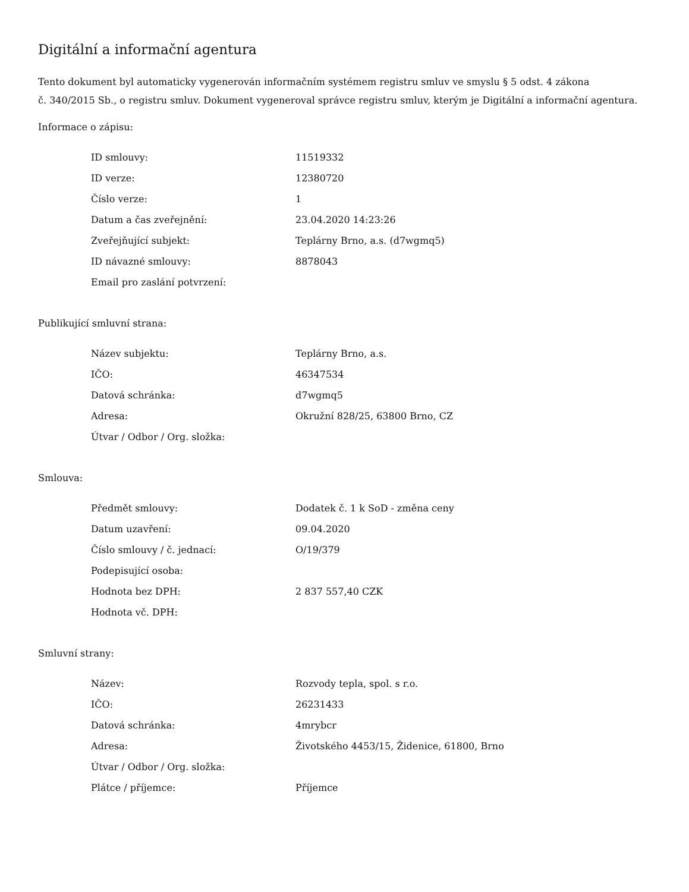Digitální a informační agentura
Tento dokument byl automaticky vygenerován informačním systémem registru smluv ve smyslu § 5 odst. 4 zákona
č. 340/2015 Sb., o registru smluv. Dokument vygeneroval správce registru smluv, kterým je Digitální a informační agentura.
Informace o zápisu:
| ID smlouvy: | 11519332 |
| ID verze: | 12380720 |
| Číslo verze: | 1 |
| Datum a čas zveřejnění: | 23.04.2020 14:23:26 |
| Zveřejňující subjekt: | Teplárny Brno, a.s. (d7wgmq5) |
| ID návazné smlouvy: | 8878043 |
| Email pro zaslání potvrzení: | |
Publikující smluvní strana:
| Název subjektu: | Teplárny Brno, a.s. |
| IČO: | 46347534 |
| Datová schránka: | d7wgmq5 |
| Adresa: | Okružní 828/25, 63800 Brno, CZ |
| Útvar / Odbor / Org. složka: | |
Smlouva:
| Předmět smlouvy: | Dodatek č. 1 k SoD - změna ceny |
| Datum uzavření: | 09.04.2020 |
| Číslo smlouvy / č. jednací: | O/19/379 |
| Podepisující osoba: | |
| Hodnota bez DPH: | 2 837 557,40 CZK |
| Hodnota vč. DPH: | |
Smluvní strany:
| Název: | Rozvody tepla, spol. s r.o. |
| IČO: | 26231433 |
| Datová schránka: | 4mrybcr |
| Adresa: | Životského 4453/15, Židenice, 61800, Brno |
| Útvar / Odbor / Org. složka: | |
| Plátce / příjemce: | Příjemce |